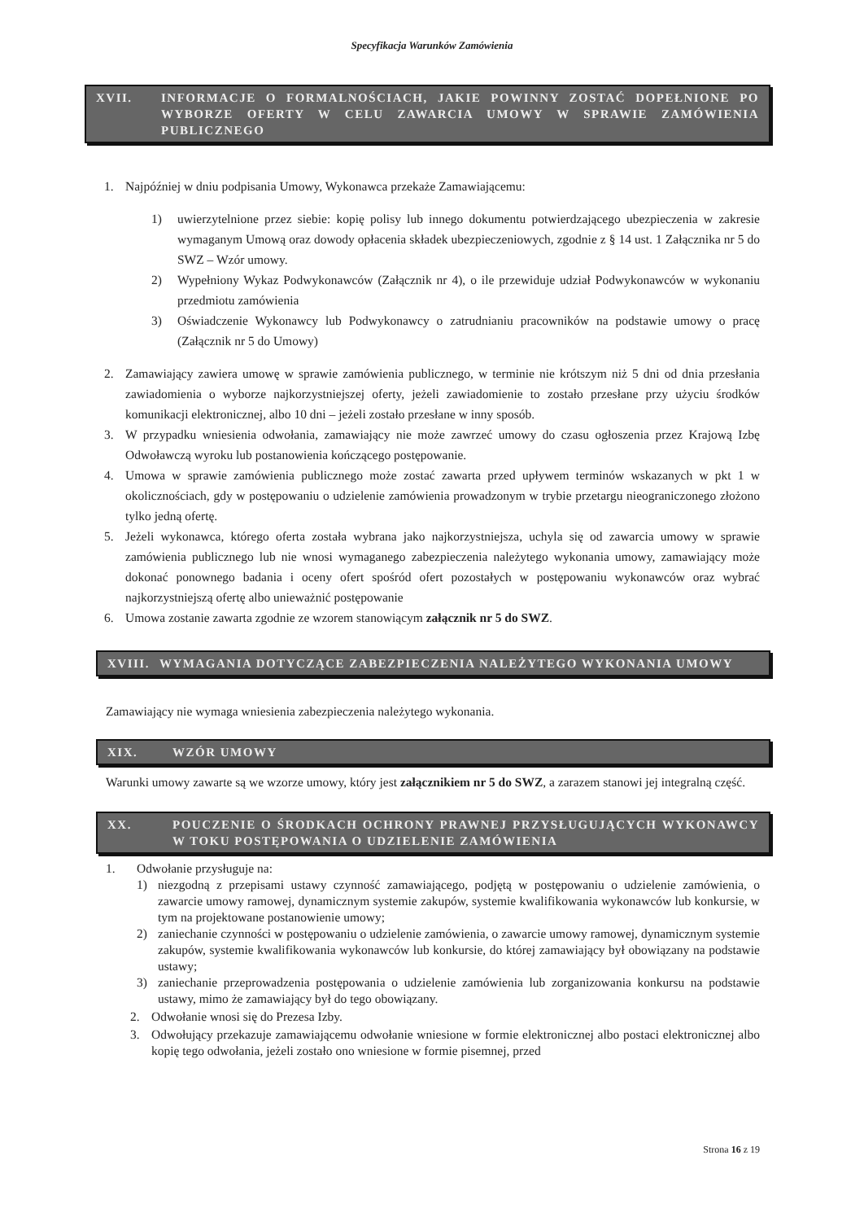Specyfikacja Warunków Zamówienia
XVII. INFORMACJE O FORMALNOŚCIACH, JAKIE POWINNY ZOSTAĆ DOPEŁNIONE PO WYBORZE OFERTY W CELU ZAWARCIA UMOWY W SPRAWIE ZAMÓWIENIA PUBLICZNEGO
1. Najpóźniej w dniu podpisania Umowy, Wykonawca przekaże Zamawiającemu:
1) uwierzytelnione przez siebie: kopię polisy lub innego dokumentu potwierdzającego ubezpieczenia w zakresie wymaganym Umową oraz dowody opłacenia składek ubezpieczeniowych, zgodnie z § 14 ust. 1 Załącznika nr 5 do SWZ – Wzór umowy.
2) Wypełniony Wykaz Podwykonawców (Załącznik nr 4), o ile przewiduje udział Podwykonawców w wykonaniu przedmiotu zamówienia
3) Oświadczenie Wykonawcy lub Podwykonawcy o zatrudnianiu pracowników na podstawie umowy o pracę (Załącznik nr 5 do Umowy)
2. Zamawiający zawiera umowę w sprawie zamówienia publicznego, w terminie nie krótszym niż 5 dni od dnia przesłania zawiadomienia o wyborze najkorzystniejszej oferty, jeżeli zawiadomienie to zostało przesłane przy użyciu środków komunikacji elektronicznej, albo 10 dni – jeżeli zostało przesłane w inny sposób.
3. W przypadku wniesienia odwołania, zamawiający nie może zawrzeć umowy do czasu ogłoszenia przez Krajową Izbę Odwoławczą wyroku lub postanowienia kończącego postępowanie.
4. Umowa w sprawie zamówienia publicznego może zostać zawarta przed upływem terminów wskazanych w pkt 1 w okolicznościach, gdy w postępowaniu o udzielenie zamówienia prowadzonym w trybie przetargu nieograniczonego złożono tylko jedną ofertę.
5. Jeżeli wykonawca, którego oferta została wybrana jako najkorzystniejsza, uchyla się od zawarcia umowy w sprawie zamówienia publicznego lub nie wnosi wymaganego zabezpieczenia należytego wykonania umowy, zamawiający może dokonać ponownego badania i oceny ofert spośród ofert pozostałych w postępowaniu wykonawców oraz wybrać najkorzystniejszą ofertę albo unieważnić postępowanie
6. Umowa zostanie zawarta zgodnie ze wzorem stanowiącym załącznik nr 5 do SWZ.
XVIII. WYMAGANIA DOTYCZĄCE ZABEZPIECZENIA NALEŻYTEGO WYKONANIA UMOWY
Zamawiający nie wymaga wniesienia zabezpieczenia należytego wykonania.
XIX. WZÓR UMOWY
Warunki umowy zawarte są we wzorze umowy, który jest załącznikiem nr 5 do SWZ, a zarazem stanowi jej integralną część.
XX. POUCZENIE O ŚRODKACH OCHRONY PRAWNEJ PRZYSŁUGUJĄCYCH WYKONAWCY W TOKU POSTĘPOWANIA O UDZIELENIE ZAMÓWIENIA
1. Odwołanie przysługuje na:
1) niezgodną z przepisami ustawy czynność zamawiającego, podjętą w postępowaniu o udzielenie zamówienia, o zawarcie umowy ramowej, dynamicznym systemie zakupów, systemie kwalifikowania wykonawców lub konkursie, w tym na projektowane postanowienie umowy;
2) zaniechanie czynności w postępowaniu o udzielenie zamówienia, o zawarcie umowy ramowej, dynamicznym systemie zakupów, systemie kwalifikowania wykonawców lub konkursie, do której zamawiający był obowiązany na podstawie ustawy;
3) zaniechanie przeprowadzenia postępowania o udzielenie zamówienia lub zorganizowania konkursu na podstawie ustawy, mimo że zamawiający był do tego obowiązany.
2. Odwołanie wnosi się do Prezesa Izby.
3. Odwołujący przekazuje zamawiającemu odwołanie wniesione w formie elektronicznej albo postaci elektronicznej albo kopię tego odwołania, jeżeli zostało ono wniesione w formie pisemnej, przed
Strona 16 z 19